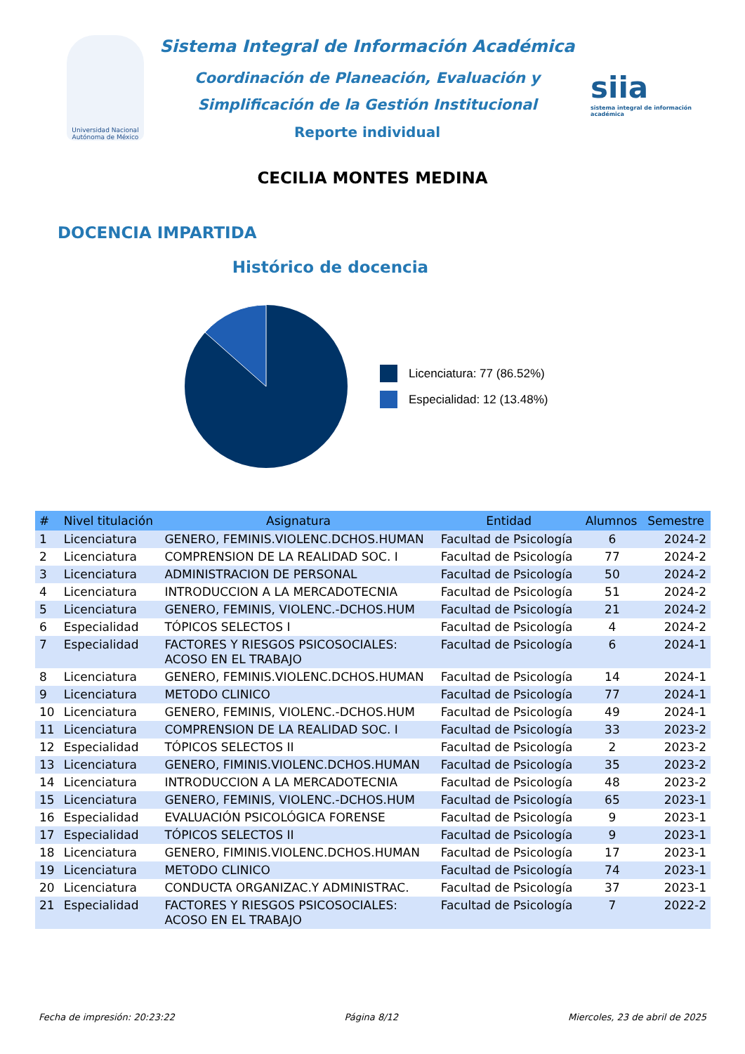Universidad Nacional Autónoma de México
Sistema Integral de Información Académica
Coordinación de Planeación, Evaluación y
Simplificación de la Gestión Institucional
Reporte individual
siia
sistema integral de información académica
CECILIA MONTES MEDINA
DOCENCIA IMPARTIDA
Histórico de docencia
Licenciatura: 77 (86.52%)
Especialidad: 12 (13.48%)
| # | Nivel titulación | Asignatura | Entidad | Alumnos | Semestre |
| --- | --- | --- | --- | --- | --- |
| 1 | Licenciatura | GENERO, FEMINIS.VIOLENC.DCHOS.HUMAN | Facultad de Psicología | 6 | 2024-2 |
| 2 | Licenciatura | COMPRENSION DE LA REALIDAD SOC. I | Facultad de Psicología | 77 | 2024-2 |
| 3 | Licenciatura | ADMINISTRACION DE PERSONAL | Facultad de Psicología | 50 | 2024-2 |
| 4 | Licenciatura | INTRODUCCION A LA MERCADOTECNIA | Facultad de Psicología | 51 | 2024-2 |
| 5 | Licenciatura | GENERO, FEMINIS, VIOLENC.-DCHOS.HUM | Facultad de Psicología | 21 | 2024-2 |
| 6 | Especialidad | TÓPICOS SELECTOS I | Facultad de Psicología | 4 | 2024-2 |
| 7 | Especialidad | FACTORES Y RIESGOS PSICOSOCIALES: ACOSO EN EL TRABAJO | Facultad de Psicología | 6 | 2024-1 |
| 8 | Licenciatura | GENERO, FEMINIS.VIOLENC.DCHOS.HUMAN | Facultad de Psicología | 14 | 2024-1 |
| 9 | Licenciatura | METODO CLINICO | Facultad de Psicología | 77 | 2024-1 |
| 10 | Licenciatura | GENERO, FEMINIS, VIOLENC.-DCHOS.HUM | Facultad de Psicología | 49 | 2024-1 |
| 11 | Licenciatura | COMPRENSION DE LA REALIDAD SOC. I | Facultad de Psicología | 33 | 2023-2 |
| 12 | Especialidad | TÓPICOS SELECTOS II | Facultad de Psicología | 2 | 2023-2 |
| 13 | Licenciatura | GENERO, FIMINIS.VIOLENC.DCHOS.HUMAN | Facultad de Psicología | 35 | 2023-2 |
| 14 | Licenciatura | INTRODUCCION A LA MERCADOTECNIA | Facultad de Psicología | 48 | 2023-2 |
| 15 | Licenciatura | GENERO, FEMINIS, VIOLENC.-DCHOS.HUM | Facultad de Psicología | 65 | 2023-1 |
| 16 | Especialidad | EVALUACIÓN PSICOLÓGICA FORENSE | Facultad de Psicología | 9 | 2023-1 |
| 17 | Especialidad | TÓPICOS SELECTOS II | Facultad de Psicología | 9 | 2023-1 |
| 18 | Licenciatura | GENERO, FIMINIS.VIOLENC.DCHOS.HUMAN | Facultad de Psicología | 17 | 2023-1 |
| 19 | Licenciatura | METODO CLINICO | Facultad de Psicología | 74 | 2023-1 |
| 20 | Licenciatura | CONDUCTA ORGANIZAC.Y ADMINISTRAC. | Facultad de Psicología | 37 | 2023-1 |
| 21 | Especialidad | FACTORES Y RIESGOS PSICOSOCIALES: ACOSO EN EL TRABAJO | Facultad de Psicología | 7 | 2022-2 |
Fecha de impresión: 20:23:22 Página 8/12 Miercoles, 23 de abril de 2025